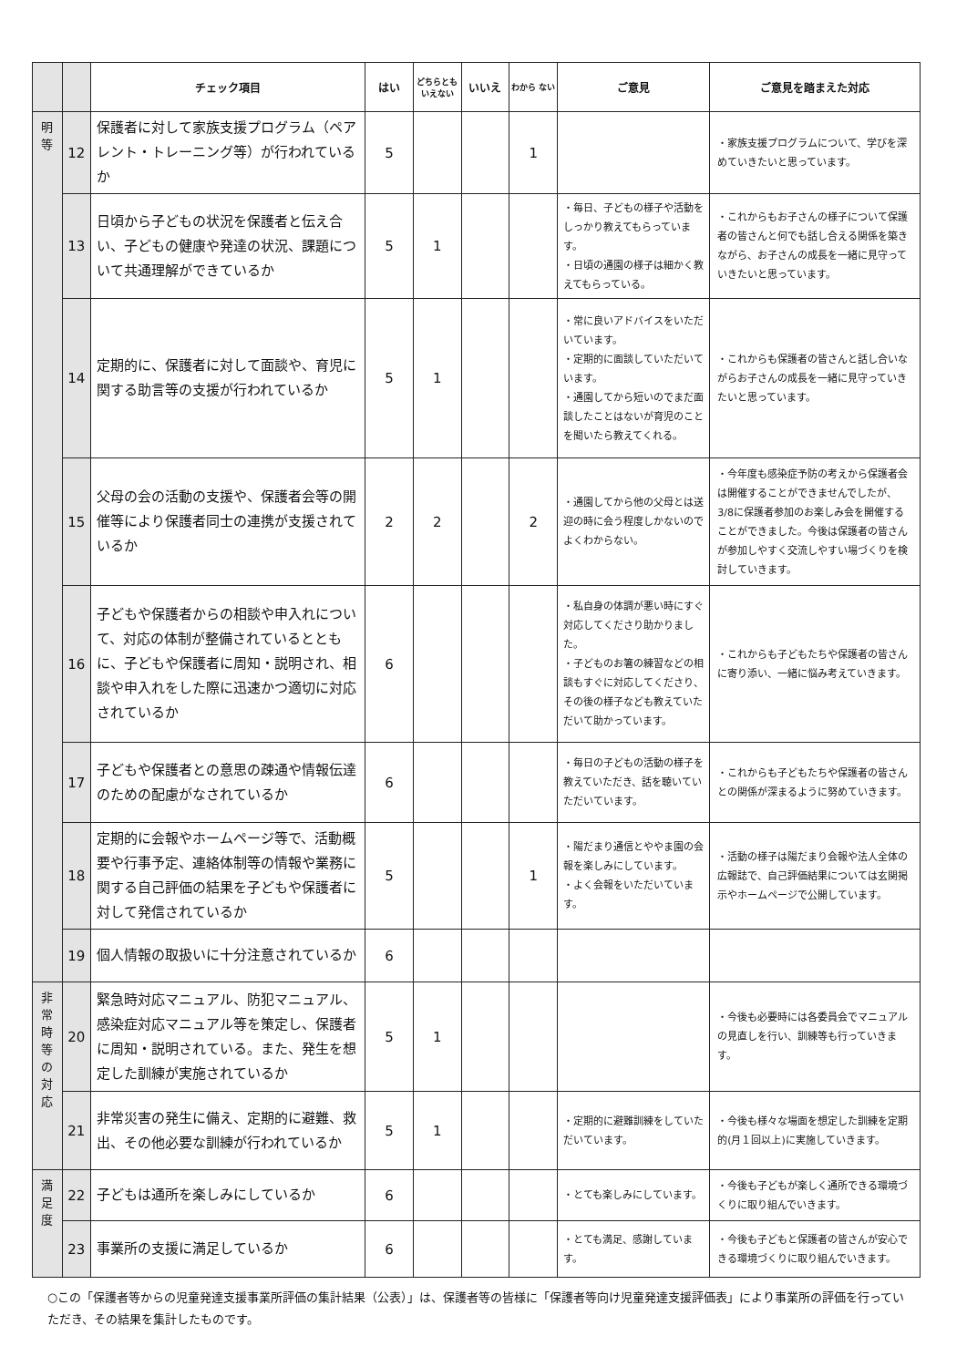| | | チェック項目 | はい | どちらとも いえない | いいえ | わから ない | ご意見 | ご意見を踏まえた対応 |
| --- | --- | --- | --- | --- | --- | --- | --- | --- |
| 明 等 | 12 | 保護者に対して家族支援プログラム（ペアレント・トレーニング等）が行われているか | 5 | | | 1 | | ・家族支援プログラムについて、学びを深めていきたいと思っています。 |
| | 13 | 日頃から子どもの状況を保護者と伝え合い、子どもの健康や発達の状況、課題について共通理解ができているか | 5 | 1 | | | ・毎日、子どもの様子や活動をしっかり教えてもらっています。 ・日頃の通園の様子は細かく教えてもらっている。 | ・これからもお子さんの様子について保護者の皆さんと何でも話し合える関係を築きながら、お子さんの成長を一緒に見守っていきたいと思っています。 |
| | 14 | 定期的に、保護者に対して面談や、育児に関する助言等の支援が行われているか | 5 | 1 | | | ・常に良いアドバイスをいただいています。 ・定期的に面談していただいています。 ・通園してから短いのでまだ面談したことはないが育児のことを聞いたら教えてくれる。 | ・これからも保護者の皆さんと話し合いながらお子さんの成長を一緒に見守っていきたいと思っています。 |
| | 15 | 父母の会の活動の支援や、保護者会等の開催等により保護者同士の連携が支援されているか | 2 | 2 | | 2 | ・通園してから他の父母とは送迎の時に会う程度しかないのでよくわからない。 | ・今年度も感染症予防の考えから保護者会は開催することができませんでしたが、3/8に保護者参加のお楽しみ会を開催することができました。今後は保護者の皆さんが参加しやすく交流しやすい場づくりを検討していきます。 |
| | 16 | 子どもや保護者からの相談や申入れについて、対応の体制が整備されているとともに、子どもや保護者に周知・説明され、相談や申入れをした際に迅速かつ適切に対応されているか | 6 | | | | ・私自身の体調が悪い時にすぐ対応してくださり助かりました。 ・子どものお箸の練習などの相談もすぐに対応してくださり、その後の様子なども教えていただいて助かっています。 | ・これからも子どもたちや保護者の皆さんに寄り添い、一緒に悩み考えていきます。 |
| | 17 | 子どもや保護者との意思の疎通や情報伝達のための配慮がなされているか | 6 | | | | ・毎日の子どもの活動の様子を教えていただき、話を聴いていただいています。 | ・これからも子どもたちや保護者の皆さんとの関係が深まるように努めていきます。 |
| | 18 | 定期的に会報やホームページ等で、活動概要や行事予定、連絡体制等の情報や業務に関する自己評価の結果を子どもや保護者に対して発信されているか | 5 | | | 1 | ・陽だまり通信とややま園の会報を楽しみにしています。 ・よく会報をいただいています。 | ・活動の様子は陽だまり会報や法人全体の広報誌で、自己評価結果については玄関掲示やホームページで公開しています。 |
| | 19 | 個人情報の取扱いに十分注意されているか | 6 | | | | | |
| 非 常 時 等 の 対 応 | 20 | 緊急時対応マニュアル、防犯マニュアル、感染症対応マニュアル等を策定し、保護者に周知・説明されている。また、発生を想定した訓練が実施されているか | 5 | 1 | | | | ・今後も必要時には各委員会でマニュアルの見直しを行い、訓練等も行っていきます。 |
| | 21 | 非常災害の発生に備え、定期的に避難、救出、その他必要な訓練が行われているか | 5 | 1 | | | ・定期的に避難訓練をしていただいています。 | ・今後も様々な場面を想定した訓練を定期的(月１回以上)に実施していきます。 |
| 満 足 度 | 22 | 子どもは通所を楽しみにしているか | 6 | | | | ・とても楽しみにしています。 | ・今後も子どもが楽しく通所できる環境づくりに取り組んでいきます。 |
| | 23 | 事業所の支援に満足しているか | 6 | | | | ・とても満足、感謝しています。 | ・今後も子どもと保護者の皆さんが安心できる環境づくりに取り組んでいきます。 |
○この「保護者等からの児童発達支援事業所評価の集計結果（公表）」は、保護者等の皆様に「保護者等向け児童発達支援評価表」により事業所の評価を行っていただき、その結果を集計したものです。